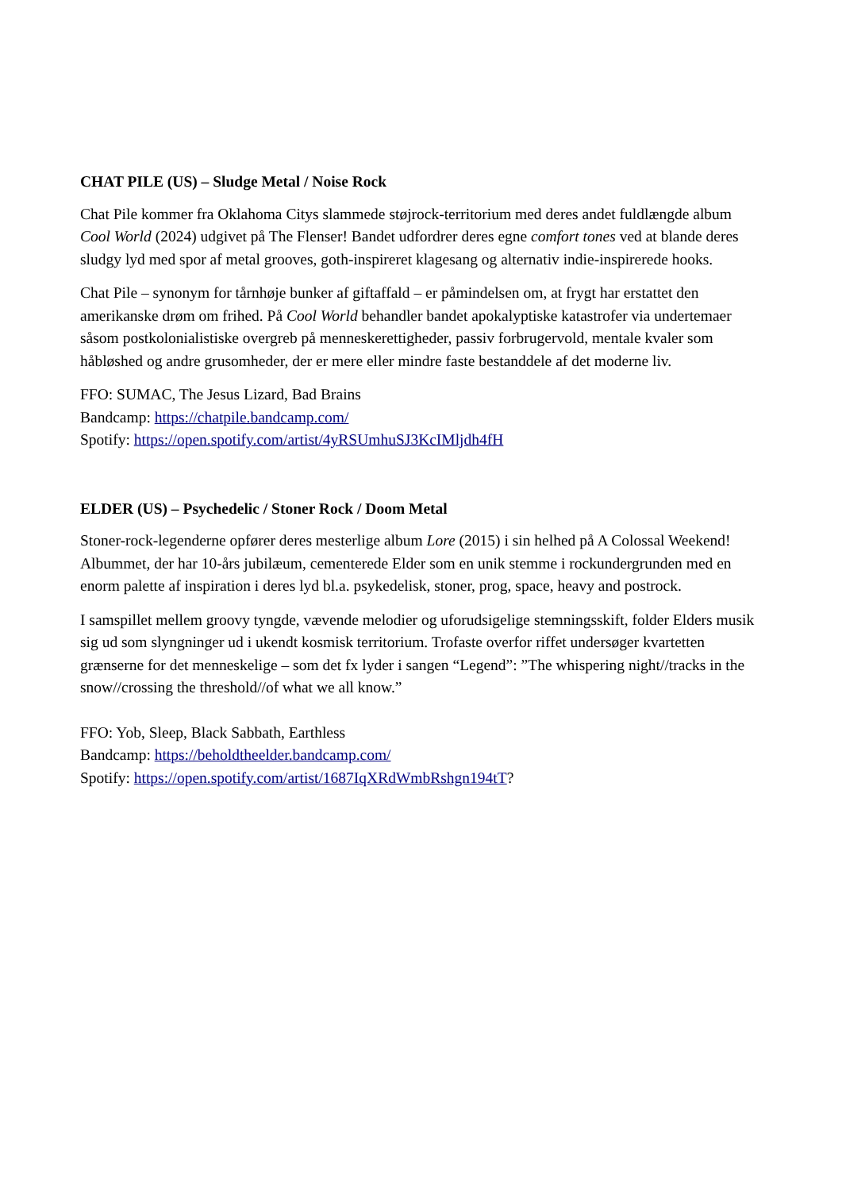CHAT PILE (US) – Sludge Metal / Noise Rock
Chat Pile kommer fra Oklahoma Citys slammede støjrock-territorium med deres andet fuldlængde album Cool World (2024) udgivet på The Flenser! Bandet udfordrer deres egne comfort tones ved at blande deres sludgy lyd med spor af metal grooves, goth-inspireret klagesang og alternativ indie-inspirerede hooks.
Chat Pile – synonym for tårnhøje bunker af giftaffald – er påmindelsen om, at frygt har erstattet den amerikanske drøm om frihed. På Cool World behandler bandet apokalyptiske katastrofer via undertemaer såsom postkolonialistiske overgreb på menneskerettigheder, passiv forbrugervold, mentale kvaler som håbløshed og andre grusomheder, der er mere eller mindre faste bestanddele af det moderne liv.
FFO: SUMAC, The Jesus Lizard, Bad Brains
Bandcamp: https://chatpile.bandcamp.com/
Spotify: https://open.spotify.com/artist/4yRSUmhuSJ3KcIMljdh4fH
ELDER (US) – Psychedelic / Stoner Rock / Doom Metal
Stoner-rock-legenderne opfører deres mesterlige album Lore (2015) i sin helhed på A Colossal Weekend! Albummet, der har 10-års jubilæum, cementerede Elder som en unik stemme i rockundergrunden med en enorm palette af inspiration i deres lyd bl.a. psykedelisk, stoner, prog, space, heavy and postrock.
I samspillet mellem groovy tyngde, vævende melodier og uforudsigelige stemningsskift, folder Elders musik sig ud som slyngninger ud i ukendt kosmisk territorium. Trofaste overfor riffet undersøger kvartetten grænserne for det menneskelige – som det fx lyder i sangen “Legend”: ”The whispering night//tracks in the snow//crossing the threshold//of what we all know.”
FFO: Yob, Sleep, Black Sabbath, Earthless
Bandcamp: https://beholdtheelder.bandcamp.com/
Spotify: https://open.spotify.com/artist/1687IqXRdWmbRshgn194tT?